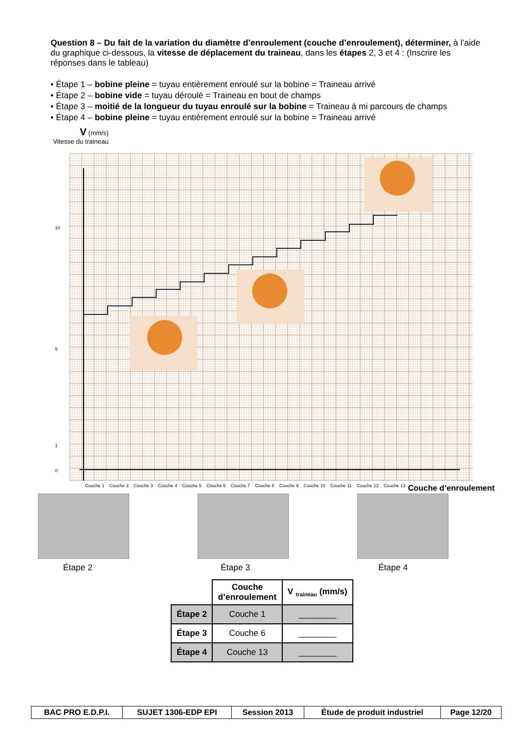Question 8 – Du fait de la variation du diamètre d’enroulement (couche d’enroulement), déterminer, à l’aide du graphique ci-dessous, la vitesse de déplacement du traineau, dans les étapes 2, 3 et 4 : (Inscrire les réponses dans le tableau)
• Étape 1 – bobine pleine = tuyau entièrement enroulé sur la bobine = Traineau arrivé
• Étape 2 – bobine vide = tuyau déroulé = Traineau en bout de champs
• Étape 3 – moitié de la longueur du tuyau enroulé sur la bobine = Traineau à mi parcours de champs
• Étape 4 – bobine pleine = tuyau entièrement enroulé sur la bobine = Traineau arrivé
V (mm/s)
Vitesse du traineau
10
5
1
0
Couche 1 Couche 2 Couche 3 Couche 4 Couche 5 Couche 6 Couche 7 Couche 8 Couche 9 Couche 10 Couche 11 Couche 12 Couche 13
Couche d’enroulement
Étape 2 Étape 3 Étape 4
| | Couche d’enroulement | V <sub>traineau</sub> (mm/s) |
| Étape 2 | Couche 1 | ________ |
| Étape 3 | Couche 6 | ________ |
| Étape 4 | Couche 13 | ________ |
| BAC PRO E.D.P.I. | SUJET 1306-EDP EPI | Session 2013 | Étude de produit industriel | Page 12/20 |